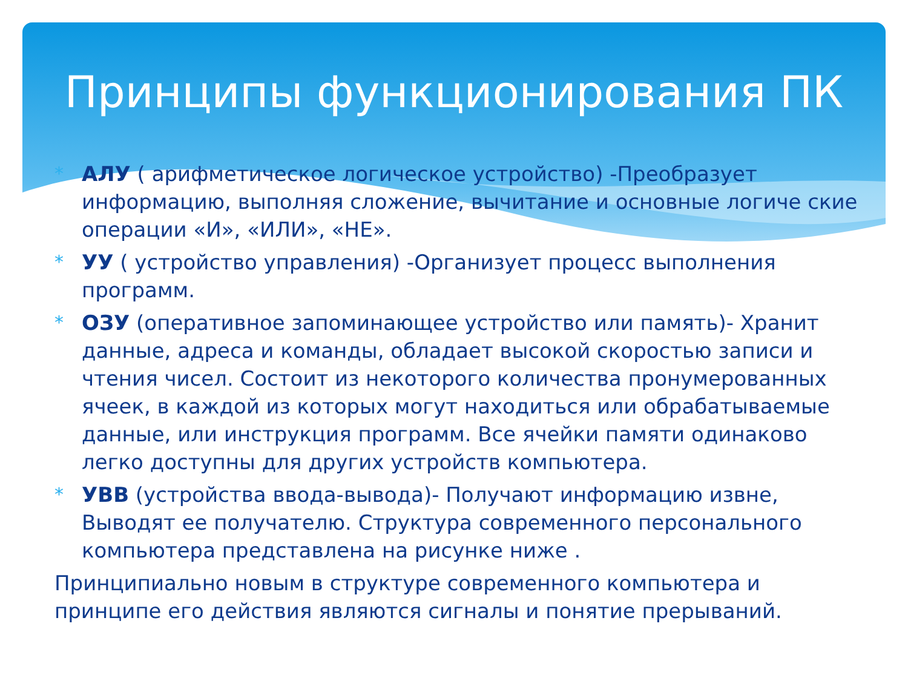Принципы функционирования ПК
* АЛУ ( арифметическое логическое устройство) -Преобразует информацию, выполняя сложение, вычитание и основные логиче ские операции «И», «ИЛИ», «НЕ».
* УУ ( устройство управления) -Организует процесс выполнения программ.
* ОЗУ (оперативное запоминающее устройство или память)- Хранит данные, адреса и команды, обладает высокой скоростью записи и чтения чисел. Состоит из некоторого количества пронумерованных ячеек, в каждой из которых могут находиться или обрабатываемые данные, или инструкция программ. Все ячейки памяти одинаково легко доступны для других устройств компьютера.
* УВВ (устройства ввода-вывода)- Получают информацию извне, Выводят ее получателю. Структура современного персонального компьютера представлена на рисунке ниже .
Принципиально новым в структуре современного компьютера и принципе его действия являются сигналы и понятие прерываний.